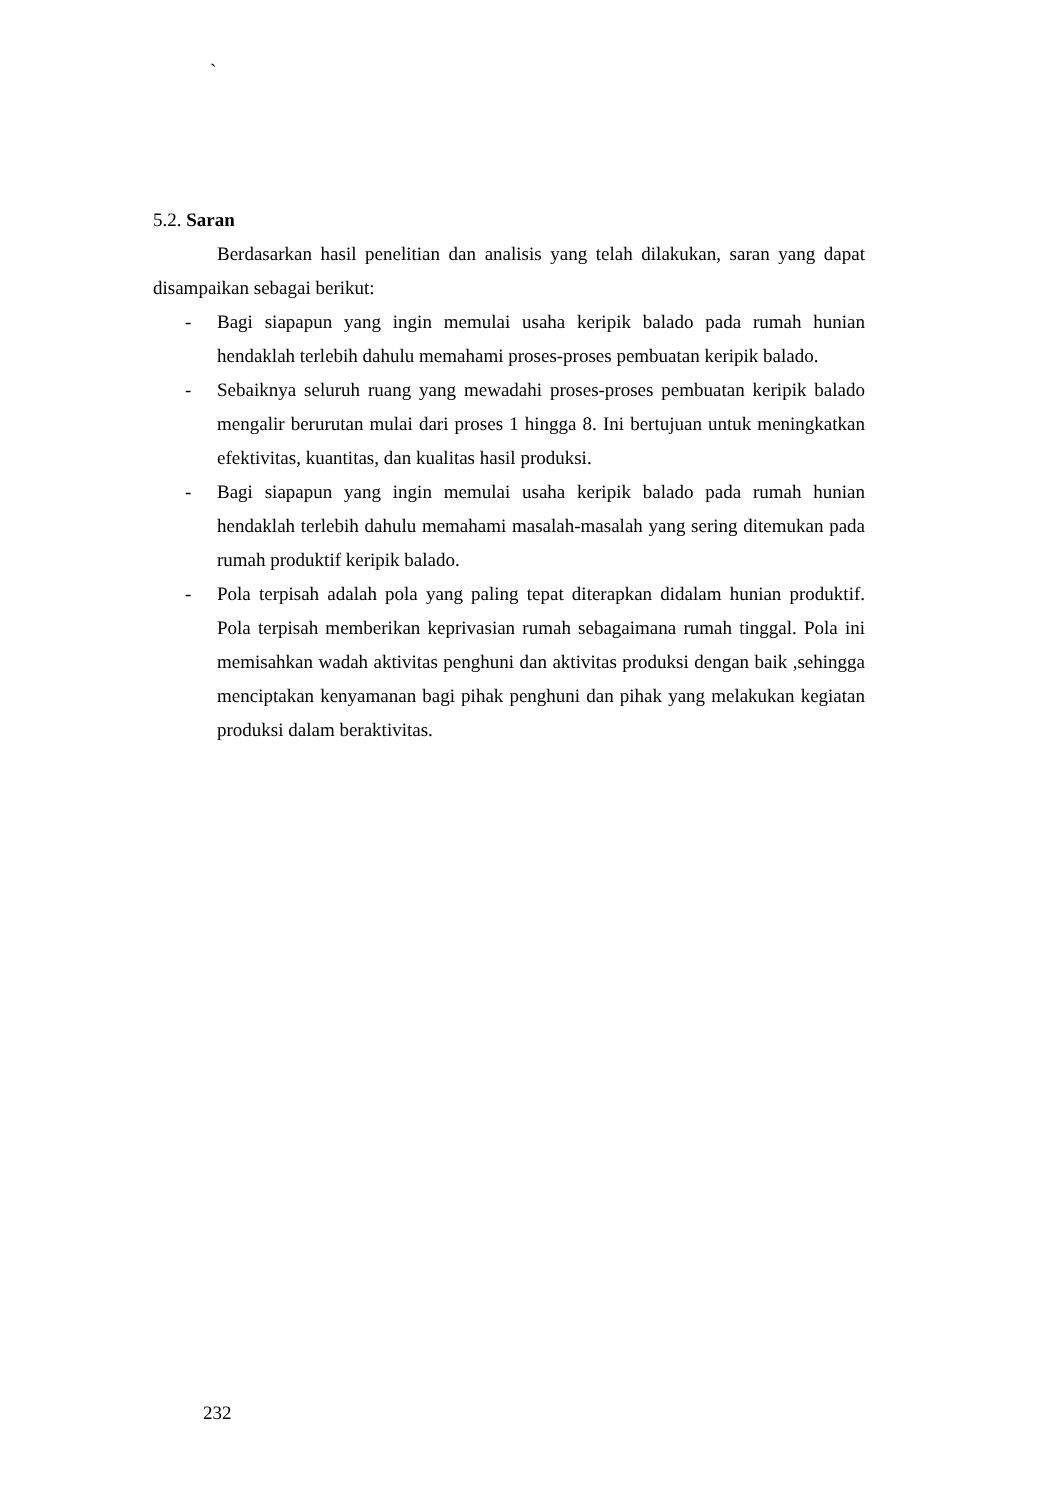`
5.2. Saran
Berdasarkan hasil penelitian dan analisis yang telah dilakukan, saran yang dapat disampaikan sebagai berikut:
- Bagi siapapun yang ingin memulai usaha keripik balado pada rumah hunian hendaklah terlebih dahulu memahami proses-proses pembuatan keripik balado.
- Sebaiknya seluruh ruang yang mewadahi proses-proses pembuatan keripik balado mengalir berurutan mulai dari proses 1 hingga 8. Ini bertujuan untuk meningkatkan efektivitas, kuantitas, dan kualitas hasil produksi.
- Bagi siapapun yang ingin memulai usaha keripik balado pada rumah hunian hendaklah terlebih dahulu memahami masalah-masalah yang sering ditemukan pada rumah produktif keripik balado.
- Pola terpisah adalah pola yang paling tepat diterapkan didalam hunian produktif. Pola terpisah memberikan keprivasian rumah sebagaimana rumah tinggal. Pola ini memisahkan wadah aktivitas penghuni dan aktivitas produksi dengan baik ,sehingga menciptakan kenyamanan bagi pihak penghuni dan pihak yang melakukan kegiatan produksi dalam beraktivitas.
232